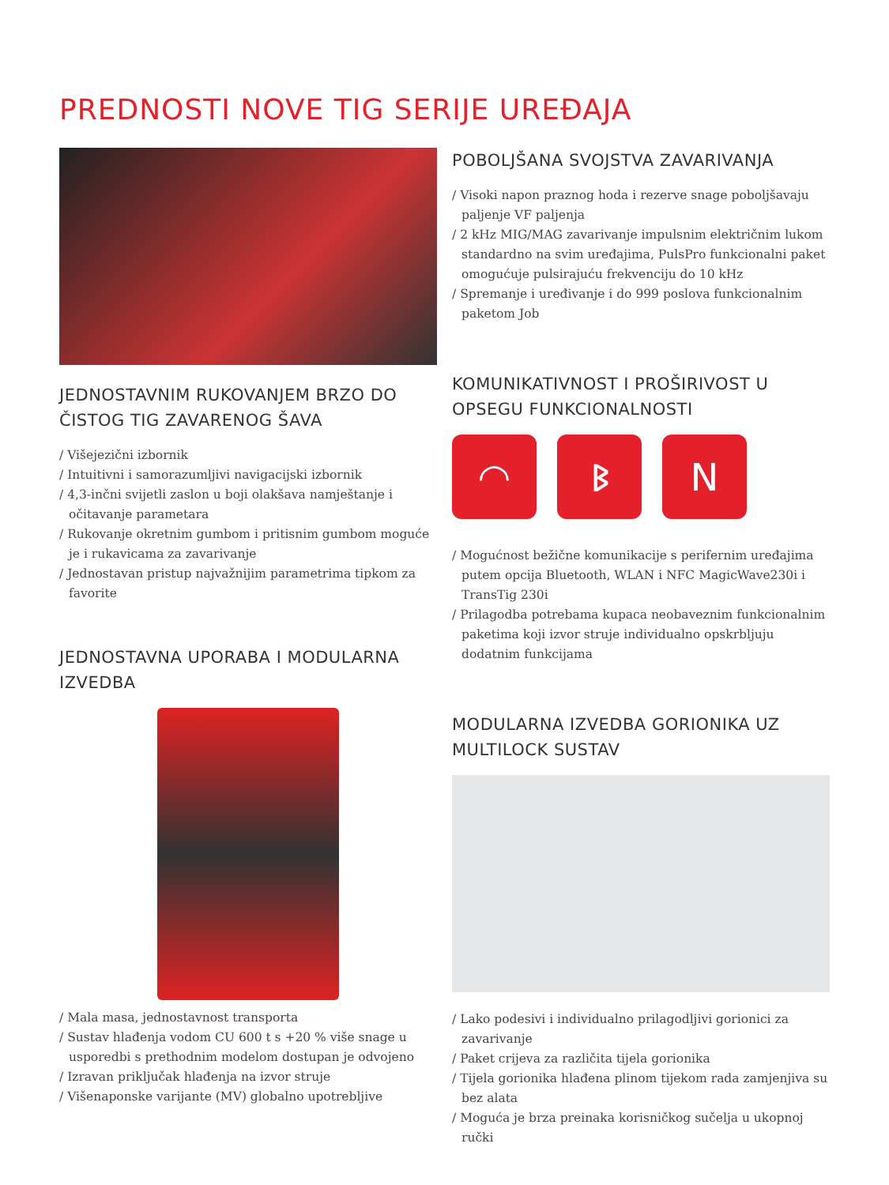PREDNOSTI NOVE TIG SERIJE UREĐAJA
JEDNOSTAVNIM RUKOVANJEM BRZO DO ČISTOG TIG ZAVARENOG ŠAVA
/ Višejezični izbornik
/ Intuitivni i samorazumljivi navigacijski izbornik
/ 4,3-inčni svijetli zaslon u boji olakšava namještanje i očitavanje parametara
/ Rukovanje okretnim gumbom i pritisnim gumbom moguće je i rukavicama za zavarivanje
/ Jednostavan pristup najvažnijim parametrima tipkom za favorite
JEDNOSTAVNA UPORABA I MODULARNA IZVEDBA
/ Mala masa, jednostavnost transporta
/ Sustav hlađenja vodom CU 600 t s +20 % više snage u usporedbi s prethodnim modelom dostupan je odvojeno
/ Izravan priključak hlađenja na izvor struje
/ Višenaponske varijante (MV) globalno upotrebljive
POBOLJŠANA SVOJSTVA ZAVARIVANJA
/ Visoki napon praznog hoda i rezerve snage poboljšavaju paljenje VF paljenja
/ 2 kHz MIG/MAG zavarivanje impulsnim električnim lukom standardno na svim uređajima, PulsPro funkcionalni paket omogućuje pulsirajuću frekvenciju do 10 kHz
/ Spremanje i uređivanje i do 999 poslova funkcionalnim paketom Job
KOMUNIKATIVNOST I PROŠIRIVOST U OPSEGU FUNKCIONALNOSTI
◠ ᛒ N
/ Mogućnost bežične komunikacije s perifernim uređajima putem opcija Bluetooth, WLAN i NFC MagicWave230i i TransTig 230i
/ Prilagodba potrebama kupaca neobaveznim funkcionalnim paketima koji izvor struje individualno opskrbljuju dodatnim funkcijama
MODULARNA IZVEDBA GORIONIKA UZ MULTILOCK SUSTAV
/ Lako podesivi i individualno prilagodljivi gorionici za zavarivanje
/ Paket crijeva za različita tijela gorionika
/ Tijela gorionika hlađena plinom tijekom rada zamjenjiva su bez alata
/ Moguća je brza preinaka korisničkog sučelja u ukopnoj ručki